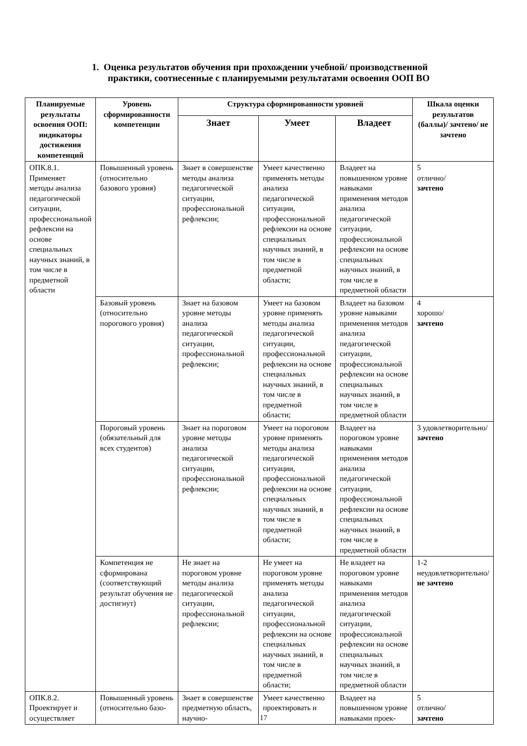1. Оценка результатов обучения при прохождении учебной/ производственной
практики, соотнесенные с планируемыми результатами освоения ООП ВО
| Планируемые результаты освоения ООП: индикаторы достижения компетенций | Уровень сформированности компетенции | Структура сформированности уровней | | | Шкала оценки результатов (баллы)/ зачтено/ не зачтено |
| --- | --- | --- | --- | --- | --- |
| | | Знает | Умеет | Владеет | |
| ОПК.8.1. Применяет методы анализа педагогической ситуации, профессиональной рефлексии на основе специальных научных знаний, в том числе в предметной области | Повышенный уровень (относительно базового уровня) | Знает в совершенстве методы анализа педагогической ситуации, профессиональной рефлексии; | Умеет качественно применять методы анализа педагогической ситуации, профессиональной рефлексии на основе специальных научных знаний, в том числе в предметной области; | Владеет на повышенном уровне навыками применения методов анализа педагогической ситуации, профессиональной рефлексии на основе специальных научных знаний, в том числе в предметной области | 5 отлично/ зачтено |
| | Базовый уровень (относительно порогового уровня) | Знает на базовом уровне методы анализа педагогической ситуации, профессиональной рефлексии; | Умеет на базовом уровне применять методы анализа педагогической ситуации, профессиональной рефлексии на основе специальных научных знаний, в том числе в предметной области; | Владеет на базовом уровне навыками применения методов анализа педагогической ситуации, профессиональной рефлексии на основе специальных научных знаний, в том числе в предметной области | 4 хорошо/ зачтено |
| | Пороговый уровень (обязательный для всех студентов) | Знает на пороговом уровне методы анализа педагогической ситуации, профессиональной рефлексии; | Умеет на пороговом уровне применять методы анализа педагогической ситуации, профессиональной рефлексии на основе специальных научных знаний, в том числе в предметной области; | Владеет на пороговом уровне навыками применения методов анализа педагогической ситуации, профессиональной рефлексии на основе специальных научных знаний, в том числе в предметной области | 3 удовлетворительно/ зачтено |
| | Компетенция не сформирована (соответствующий результат обучения не достигнут) | Не знает на пороговом уровне методы анализа педагогической ситуации, профессиональной рефлексии; | Не умеет на пороговом уровне применять методы анализа педагогической ситуации, профессиональной рефлексии на основе специальных научных знаний, в том числе в предметной области; | Не владеет на пороговом уровне навыками применения методов анализа педагогической ситуации, профессиональной рефлексии на основе специальных научных знаний, в том числе в предметной области | 1-2 неудовлетворительно/ не зачтено |
| ОПК.8.2. Проектирует и осуществляет | Повышенный уровень (относительно базо- | Знает в совершенстве предметную область, научно- | Умеет качественно проектировать и | Владеет на повышенном уровне навыками проек- | 5 отлично/ зачтено |
17